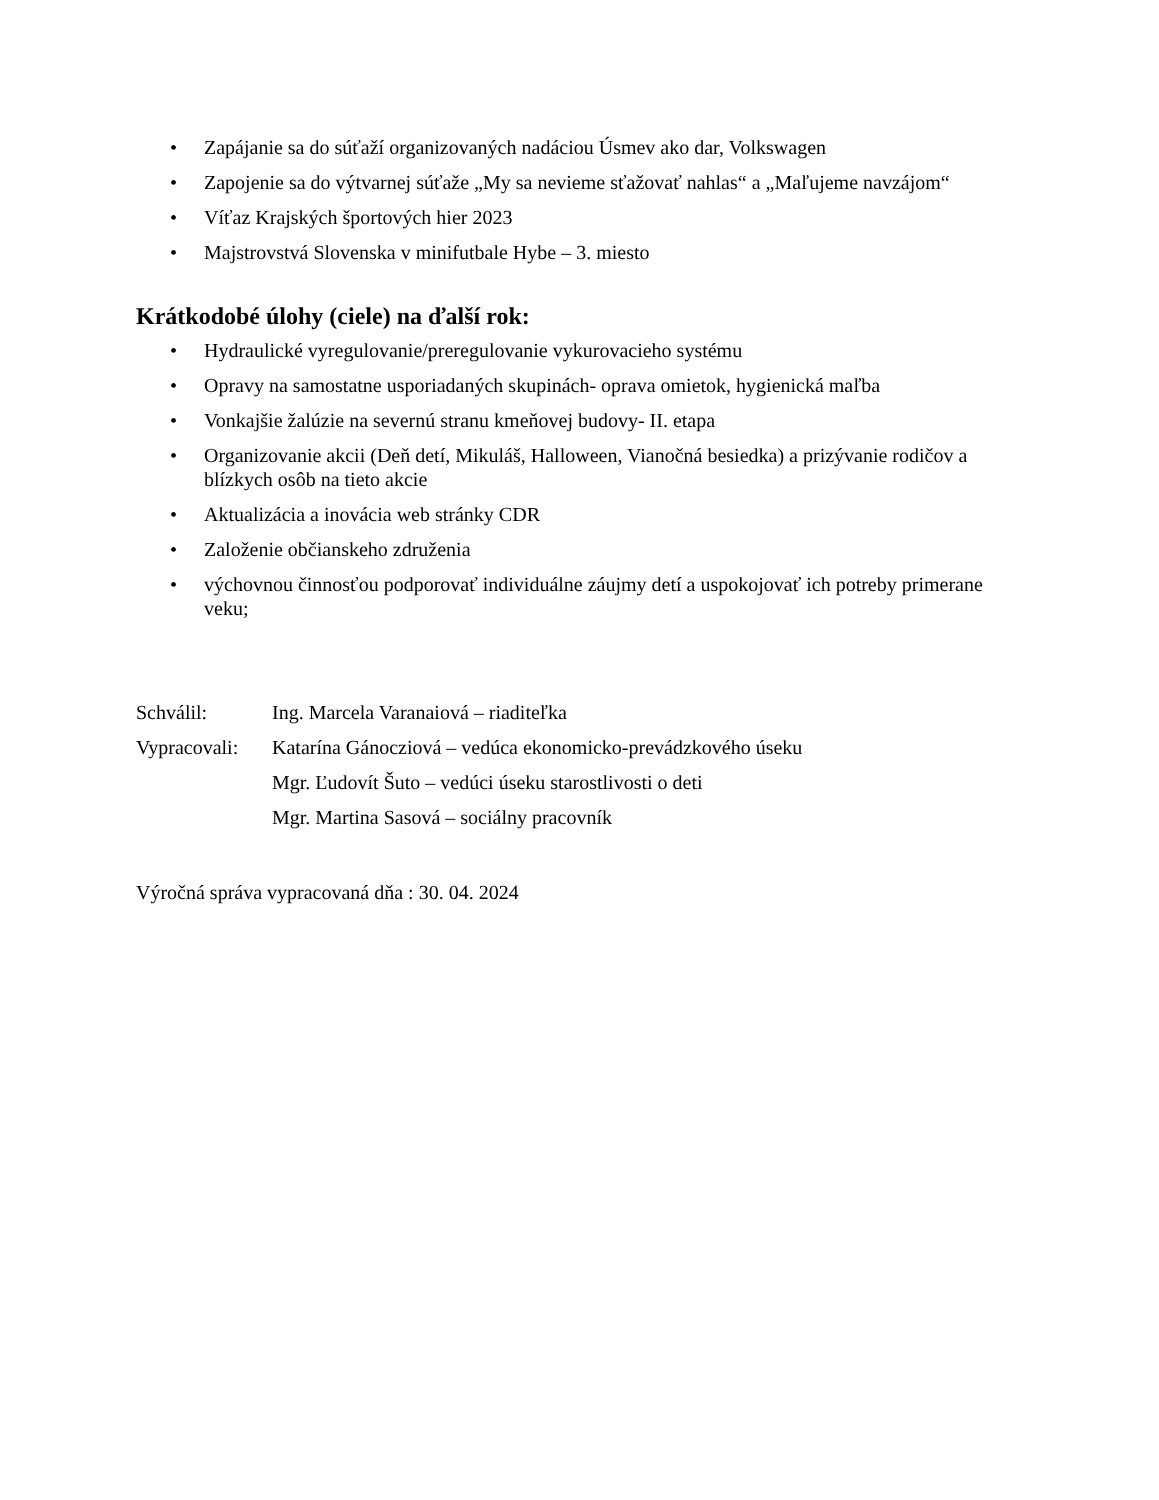• Zapájanie sa do súťaží organizovaných nadáciou Úsmev ako dar, Volkswagen
• Zapojenie sa do výtvarnej súťaže „My sa nevieme sťažovať nahlas“ a „Maľujeme navzájom“
• Víťaz Krajských športových hier 2023
• Majstrovstvá Slovenska v minifutbale Hybe – 3. miesto
Krátkodobé úlohy (ciele) na ďalší rok:
• Hydraulické vyregulovanie/preregulovanie vykurovacieho systému
• Opravy na samostatne usporiadaných skupinách- oprava omietok, hygienická maľba
• Vonkajšie žalúzie na severnú stranu kmeňovej budovy- II. etapa
• Organizovanie akcii (Deň detí, Mikuláš, Halloween, Vianočná besiedka) a prizývanie rodičov a blízkych osôb na tieto akcie
• Aktualizácia a inovácia web stránky CDR
• Založenie občianskeho združenia
• výchovnou činnosťou podporovať individuálne záujmy detí a uspokojovať ich potreby primerane veku;
| Schválil: | Ing. Marcela Varanaiová – riaditeľka |
| Vypracovali: | Katarína Gánocziová – vedúca ekonomicko-prevádzkového úseku |
| | Mgr. Ľudovít Šuto – vedúci úseku starostlivosti o deti |
| | Mgr. Martina Sasová – sociálny pracovník |
Výročná správa vypracovaná dňa : 30. 04. 2024